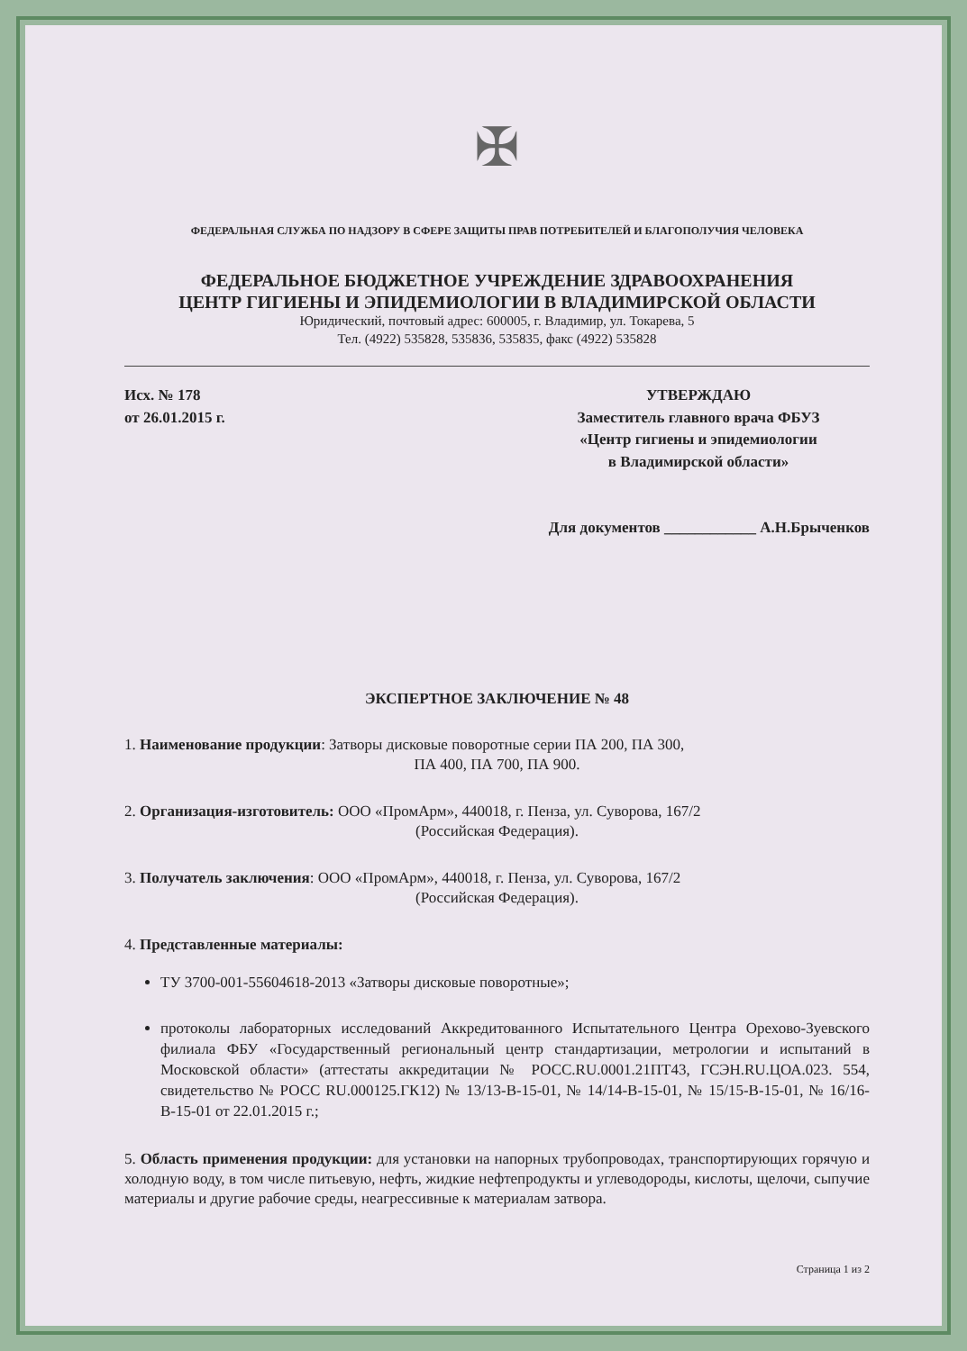✠
ФЕДЕРАЛЬНАЯ СЛУЖБА ПО НАДЗОРУ В СФЕРЕ ЗАЩИТЫ ПРАВ ПОТРЕБИТЕЛЕЙ И БЛАГОПОЛУЧИЯ ЧЕЛОВЕКА
ФЕДЕРАЛЬНОЕ БЮДЖЕТНОЕ УЧРЕЖДЕНИЕ ЗДРАВООХРАНЕНИЯ
ЦЕНТР ГИГИЕНЫ И ЭПИДЕМИОЛОГИИ В ВЛАДИМИРСКОЙ ОБЛАСТИ
Юридический, почтовый адрес: 600005, г. Владимир, ул. Токарева, 5
Тел. (4922) 535828, 535836, 535835, факс (4922) 535828
Исх. № 178
от 26.01.2015 г.
УТВЕРЖДАЮ
Заместитель главного врача ФБУЗ
«Центр гигиены и эпидемиологии
в Владимирской области»
Для документов ____________ А.Н.Брыченков
ЭКСПЕРТНОЕ ЗАКЛЮЧЕНИЕ № 48
1. Наименование продукции: Затворы дисковые поворотные серии ПА 200, ПА 300,
ПА 400, ПА 700, ПА 900.
2. Организация-изготовитель: ООО «ПромАрм», 440018, г. Пенза, ул. Суворова, 167/2
(Российская Федерация).
3. Получатель заключения: ООО «ПромАрм», 440018, г. Пенза, ул. Суворова, 167/2
(Российская Федерация).
4. Представленные материалы:
ТУ 3700-001-55604618-2013 «Затворы дисковые поворотные»;
протоколы лабораторных исследований Аккредитованного Испытательного Центра Орехово-Зуевского филиала ФБУ «Государственный региональный центр стандартизации, метрологии и испытаний в Московской области» (аттестаты аккредитации № РОСС.RU.0001.21ПТ43, ГСЭН.RU.ЦОА.023. 554, свидетельство № РОСС RU.000125.ГК12) № 13/13-В-15-01, № 14/14-В-15-01, № 15/15-В-15-01, № 16/16-В-15-01 от 22.01.2015 г.;
5. Область применения продукции: для установки на напорных трубопроводах, транспортирующих горячую и холодную воду, в том числе питьевую, нефть, жидкие нефтепродукты и углеводороды, кислоты, щелочи, сыпучие материалы и другие рабочие среды, неагрессивные к материалам затвора.
Страница 1 из 2